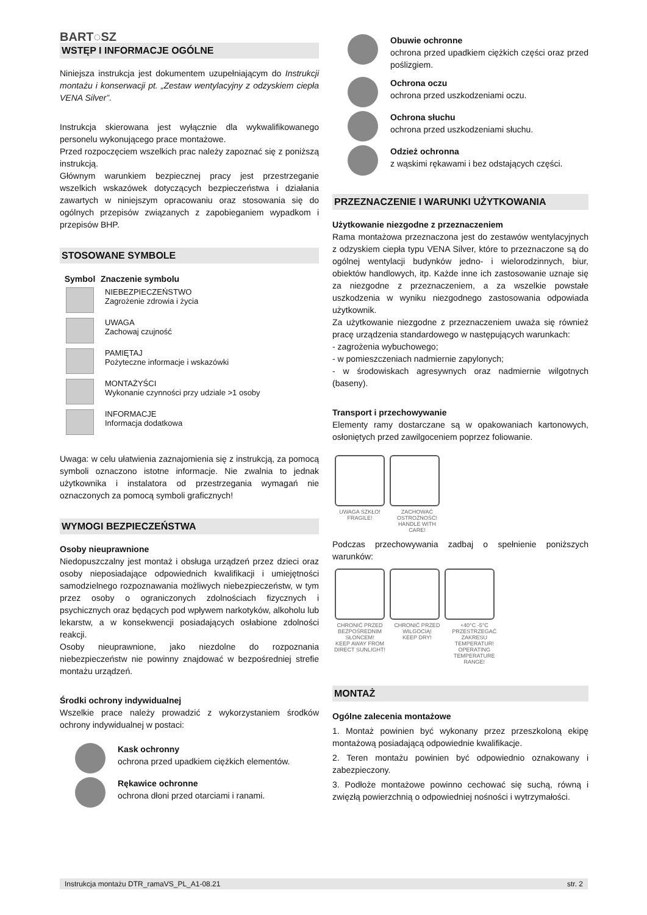BART◌SZ
WSTĘP I INFORMACJE OGÓLNE
Niniejsza instrukcja jest dokumentem uzupełniającym do Instrukcji montażu i konserwacji pt. „Zestaw wentylacyjny z odzyskiem ciepła VENA Silver”.
Instrukcja skierowana jest wyłącznie dla wykwalifikowanego personelu wykonującego prace montażowe.
Przed rozpoczęciem wszelkich prac należy zapoznać się z poniższą instrukcją.
Głównym warunkiem bezpiecznej pracy jest przestrzeganie wszelkich wskazówek dotyczących bezpieczeństwa i działania zawartych w niniejszym opracowaniu oraz stosowania się do ogólnych przepisów związanych z zapobieganiem wypadkom i przepisów BHP.
STOSOWANE SYMBOLE
| Symbol | Znaczenie symbolu |
| --- | --- |
| | NIEBEZPIECZEŃSTWO Zagrożenie zdrowia i życia |
| | UWAGA Zachowaj czujność |
| | PAMIĘTAJ Pożyteczne informacje i wskazówki |
| | MONTAŻYŚCI Wykonanie czynności przy udziale >1 osoby |
| | INFORMACJE Informacja dodatkowa |
Uwaga: w celu ułatwienia zaznajomienia się z instrukcją, za pomocą symboli oznaczono istotne informacje. Nie zwalnia to jednak użytkownika i instalatora od przestrzegania wymagań nie oznaczonych za pomocą symboli graficznych!
WYMOGI BEZPIECZEŃSTWA
Osoby nieuprawnione
Niedopuszczalny jest montaż i obsługa urządzeń przez dzieci oraz osoby nieposiadające odpowiednich kwalifikacji i umiejętności samodzielnego rozpoznawania możliwych niebezpieczeństw, w tym przez osoby o ograniczonych zdolnościach fizycznych i psychicznych oraz będących pod wpływem narkotyków, alkoholu lub lekarstw, a w konsekwencji posiadających osłabione zdolności reakcji.
Osoby nieuprawnione, jako niezdolne do rozpoznania niebezpieczeństw nie powinny znajdować w bezpośredniej strefie montażu urządzeń.
Środki ochrony indywidualnej
Wszelkie prace należy prowadzić z wykorzystaniem środków ochrony indywidualnej w postaci:
Kask ochronny
ochrona przed upadkiem ciężkich elementów.
Rękawice ochronne
ochrona dłoni przed otarciami i ranami.
Obuwie ochronne
ochrona przed upadkiem ciężkich części oraz przed poślizgiem.
Ochrona oczu
ochrona przed uszkodzeniami oczu.
Ochrona słuchu
ochrona przed uszkodzeniami słuchu.
Odzież ochronna
z wąskimi rękawami i bez odstających części.
PRZEZNACZENIE I WARUNKI UŻYTKOWANIA
Użytkowanie niezgodne z przeznaczeniem
Rama montażowa przeznaczona jest do zestawów wentylacyjnych z odzyskiem ciepła typu VENA Silver, które to przeznaczone są do ogólnej wentylacji budynków jedno- i wielorodzinnych, biur, obiektów handlowych, itp. Każde inne ich zastosowanie uznaje się za niezgodne z przeznaczeniem, a za wszelkie powstałe uszkodzenia w wyniku niezgodnego zastosowania odpowiada użytkownik.
Za użytkowanie niezgodne z przeznaczeniem uważa się również pracę urządzenia standardowego w następujących warunkach:
- zagrożenia wybuchowego;
- w pomieszczeniach nadmiernie zapylonych;
- w środowiskach agresywnych oraz nadmiernie wilgotnych (baseny).
Transport i przechowywanie
Elementy ramy dostarczane są w opakowaniach kartonowych, osłoniętych przed zawilgoceniem poprzez foliowanie.
UWAGA SZKŁO!
FRAGILE! ZACHOWAĆ OSTROŻNOŚĆ!
HANDLE WITH CARE!
Podczas przechowywania zadbaj o spełnienie poniższych warunków:
CHRONIĆ PRZED BEZPOŚREDNIM SŁOŃCEM!
KEEP AWAY FROM DIRECT SUNLIGHT! CHRONIĆ PRZED WILGOCIĄ!
KEEP DRY! +40°C -5°C PRZESTRZEGAĆ ZAKRESU TEMPERATUR!
OPERATING TEMPERATURE RANGE!
MONTAŻ
Ogólne zalecenia montażowe
1. Montaż powinien być wykonany przez przeszkoloną ekipę montażową posiadającą odpowiednie kwalifikacje.
2. Teren montażu powinien być odpowiednio oznakowany i zabezpieczony.
3. Podłoże montażowe powinno cechować się suchą, równą i zwięzłą powierzchnią o odpowiedniej nośności i wytrzymałości.
Instrukcja montażu DTR_ramaVS_PL_A1-08.21 str. 2